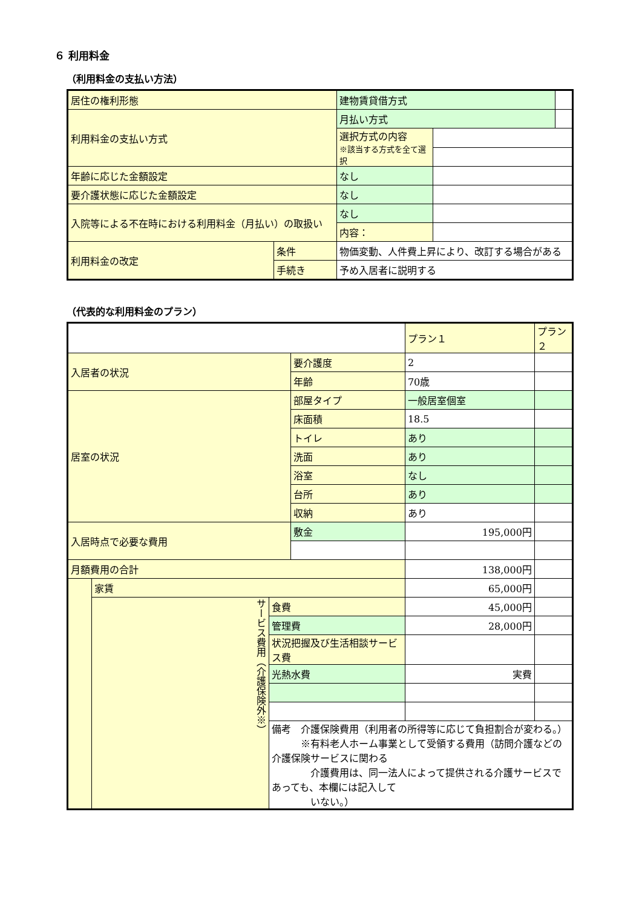６ 利用料金
（利用料金の支払い方法）
| 居住の権利形態 | | 建物賃貸借方式 | | |
| 利用料金の支払い方式 | | 月払い方式 | | |
| | | 選択方式の内容 ※該当する方式を全て選択 | | |
| 年齢に応じた金額設定 | | なし | | |
| 要介護状態に応じた金額設定 | | なし | | |
| 入院等による不在時における利用料金（月払い）の取扱い | | なし | | |
| | | 内容： | | |
| 利用料金の改定 | 条件 | 物価変動、人件費上昇により、改訂する場合がある | | |
| | 手続き | 予め入居者に説明する | | |
（代表的な利用料金のプラン）
| | | | | プラン１ | プラン２ |
| 入居者の状況 | | | 要介護度 | 2 | |
| | | | 年齢 | 70歳 | |
| 居室の状況 | | | 部屋タイプ | 一般居室個室 | |
| | | | 床面積 | 18.5 | |
| | | | トイレ | あり | |
| | | | 洗面 | あり | |
| | | | 浴室 | なし | |
| | | | 台所 | あり | |
| | | | 収納 | あり | |
| 入居時点で必要な費用 | | | 敷金 | 195,000円 | |
| 月額費用の合計 | | | | 138,000円 | |
| | 家賃 | | | 65,000円 | |
| | サービス費用（介護保険外※） | 食費 | | 45,000円 | |
| | | 管理費 | | 28,000円 | |
| | | 状況把握及び生活相談サービス費 | | | |
| | | 光熱水費 | | 実費 | |
| | | 備考 介護保険費用（利用者の所得等に応じて負担割合が変わる。） ※有料老人ホーム事業として受領する費用（訪問介護などの介護保険サービスに関わる 介護費用は、同一法人によって提供される介護サービスであっても、本欄には記入して いない。） | | | |